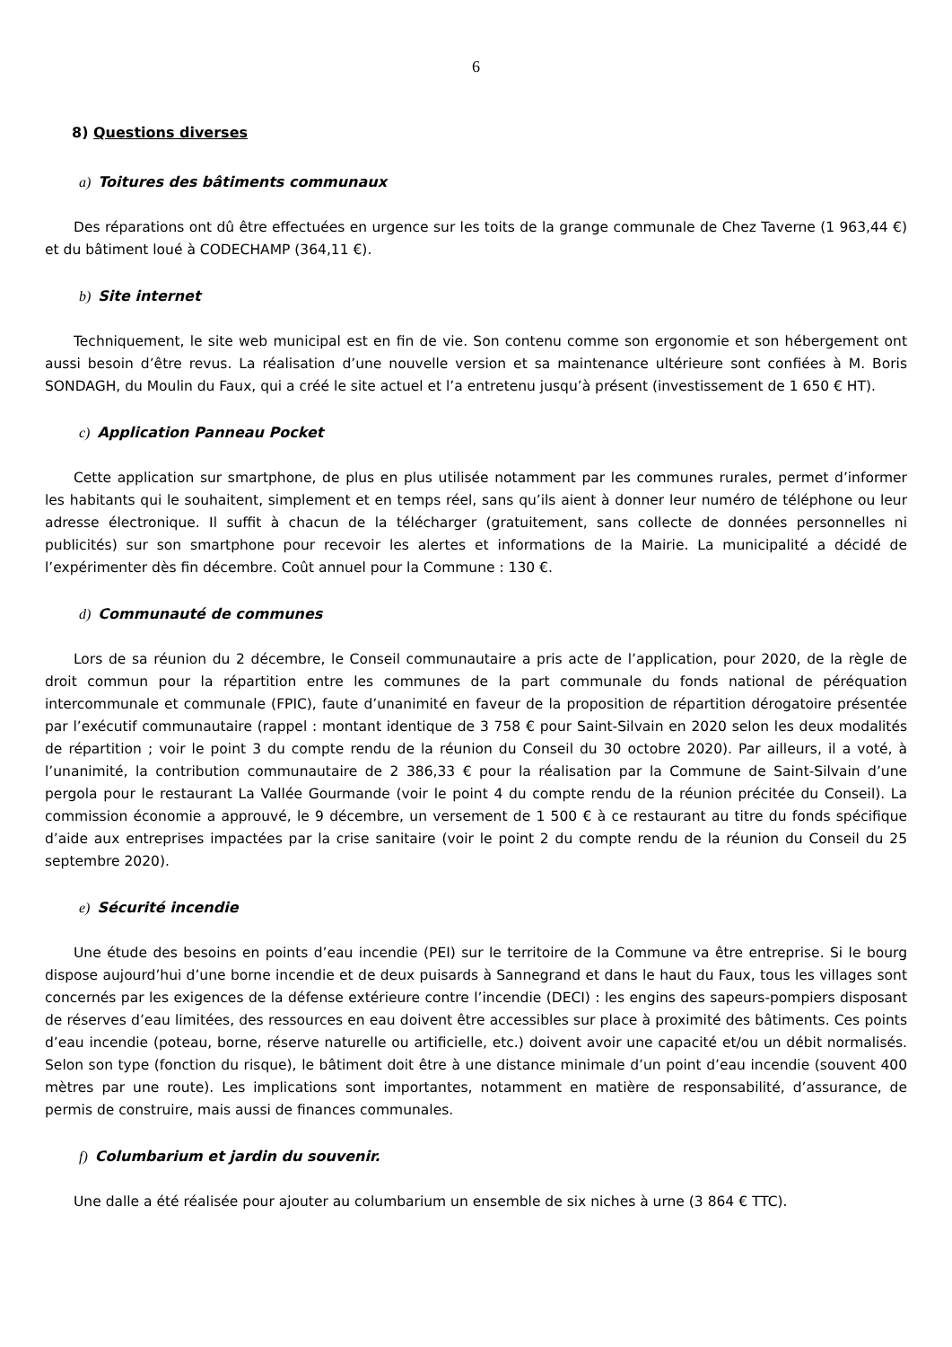6
8) Questions diverses
a) Toitures des bâtiments communaux
Des réparations ont dû être effectuées en urgence sur les toits de la grange communale de Chez Taverne (1 963,44 €) et du bâtiment loué à CODECHAMP (364,11 €).
b) Site internet
Techniquement, le site web municipal est en fin de vie. Son contenu comme son ergonomie et son hébergement ont aussi besoin d’être revus. La réalisation d’une nouvelle version et sa maintenance ultérieure sont confiées à M. Boris SONDAGH, du Moulin du Faux, qui a créé le site actuel et l’a entretenu jusqu’à présent (investissement de 1 650 € HT).
c) Application Panneau Pocket
Cette application sur smartphone, de plus en plus utilisée notamment par les communes rurales, permet d’informer les habitants qui le souhaitent, simplement et en temps réel, sans qu’ils aient à donner leur numéro de téléphone ou leur adresse électronique. Il suffit à chacun de la télécharger (gratuitement, sans collecte de données personnelles ni publicités) sur son smartphone pour recevoir les alertes et informations de la Mairie. La municipalité a décidé de l’expérimenter dès fin décembre. Coût annuel pour la Commune : 130 €.
d) Communauté de communes
Lors de sa réunion du 2 décembre, le Conseil communautaire a pris acte de l’application, pour 2020, de la règle de droit commun pour la répartition entre les communes de la part communale du fonds national de péréquation intercommunale et communale (FPIC), faute d’unanimité en faveur de la proposition de répartition dérogatoire présentée par l’exécutif communautaire (rappel : montant identique de 3 758 € pour Saint-Silvain en 2020 selon les deux modalités de répartition ; voir le point 3 du compte rendu de la réunion du Conseil du 30 octobre 2020). Par ailleurs, il a voté, à l’unanimité, la contribution communautaire de 2 386,33 € pour la réalisation par la Commune de Saint-Silvain d’une pergola pour le restaurant La Vallée Gourmande (voir le point 4 du compte rendu de la réunion précitée du Conseil). La commission économie a approuvé, le 9 décembre, un versement de 1 500 € à ce restaurant au titre du fonds spécifique d’aide aux entreprises impactées par la crise sanitaire (voir le point 2 du compte rendu de la réunion du Conseil du 25 septembre 2020).
e) Sécurité incendie
Une étude des besoins en points d’eau incendie (PEI) sur le territoire de la Commune va être entreprise. Si le bourg dispose aujourd’hui d’une borne incendie et de deux puisards à Sannegrand et dans le haut du Faux, tous les villages sont concernés par les exigences de la défense extérieure contre l’incendie (DECI) : les engins des sapeurs-pompiers disposant de réserves d’eau limitées, des ressources en eau doivent être accessibles sur place à proximité des bâtiments. Ces points d’eau incendie (poteau, borne, réserve naturelle ou artificielle, etc.) doivent avoir une capacité et/ou un débit normalisés. Selon son type (fonction du risque), le bâtiment doit être à une distance minimale d’un point d’eau incendie (souvent 400 mètres par une route). Les implications sont importantes, notamment en matière de responsabilité, d’assurance, de permis de construire, mais aussi de finances communales.
f) Columbarium et jardin du souvenir.
Une dalle a été réalisée pour ajouter au columbarium un ensemble de six niches à urne (3 864 € TTC).